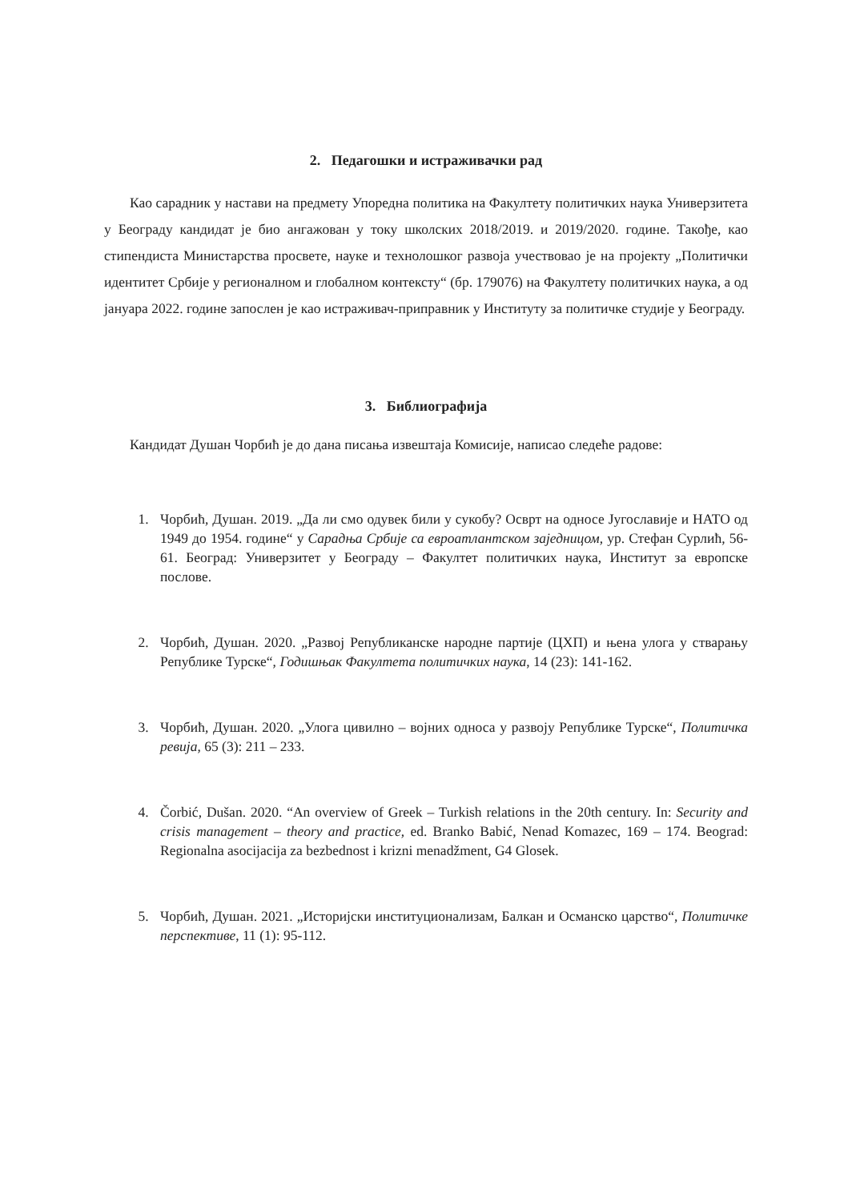2. Педагошки и истраживачки рад
Као сарадник у настави на предмету Упоредна политика на Факултету политичких наука Универзитета у Београду кандидат је био ангажован у току школских 2018/2019. и 2019/2020. године. Такође, као стипендиста Министарства просвете, науке и технолошког развоја учествовао је на пројекту „Политички идентитет Србије у регионалном и глобалном контексту“ (бр. 179076) на Факултету политичких наука, а од јануара 2022. године запослен је као истраживач-приправник у Институту за политичке студије у Београду.
3. Библиографија
Кандидат Душан Чорбић је до дана писања извештаја Комисије, написао следеће радове:
1. Чорбић, Душан. 2019. „Да ли смо одувек били у сукобу? Осврт на односе Југославије и НАТО од 1949 до 1954. године“ у Сарадња Србије са евроатлантском заједницом, ур. Стефан Сурлић, 56-61. Београд: Универзитет у Београду – Факултет политичких наука, Институт за европске послове.
2. Чорбић, Душан. 2020. „Развој Републиканске народне партије (ЦХП) и њена улога у стварању Републике Турске“, Годишњак Факултета политичких наука, 14 (23): 141-162.
3. Чорбић, Душан. 2020. „Улога цивилно – војних односа у развоју Републике Турске“, Политичка ревија, 65 (3): 211 – 233.
4. Čorbić, Dušan. 2020. “An overview of Greek – Turkish relations in the 20th century. In: Security and crisis management – theory and practice, ed. Branko Babić, Nenad Komazec, 169 – 174. Beograd: Regionalna asocijacija za bezbednost i krizni menadžment, G4 Glosek.
5. Чорбић, Душан. 2021. „Историјски институционализам, Балкан и Османско царство“, Политичке перспективе, 11 (1): 95-112.